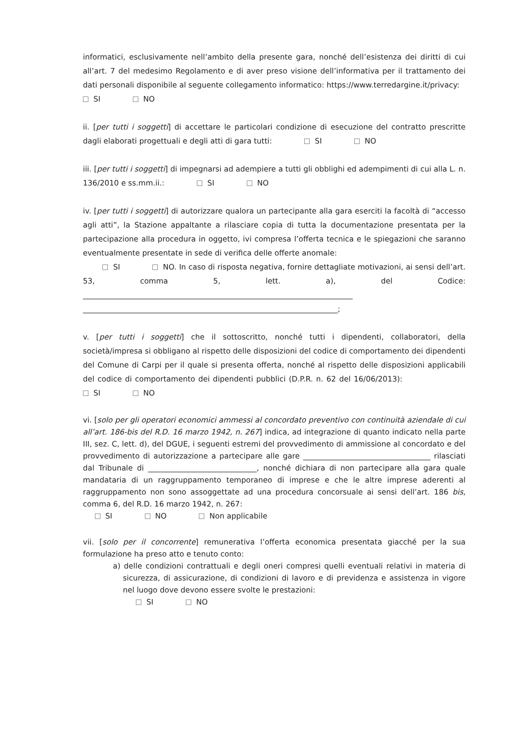informatici, esclusivamente nell’ambito della presente gara, nonché dell’esistenza dei diritti di cui all’art. 7 del medesimo Regolamento e di aver preso visione dell’informativa per il trattamento dei dati personali disponibile al seguente collegamento informatico: https://www.terredargine.it/privacy:
SI NO
ii. [per tutti i soggetti] di accettare le particolari condizione di esecuzione del contratto prescritte dagli elaborati progettuali e degli atti di gara tutti: SI NO
iii. [per tutti i soggetti] di impegnarsi ad adempiere a tutti gli obblighi ed adempimenti di cui alla L. n. 136/2010 e ss.mm.ii.: SI NO
iv. [per tutti i soggetti] di autorizzare qualora un partecipante alla gara eserciti la facoltà di “accesso agli atti”, la Stazione appaltante a rilasciare copia di tutta la documentazione presentata per la partecipazione alla procedura in oggetto, ivi compresa l’offerta tecnica e le spiegazioni che saranno eventualmente presentate in sede di verifica delle offerte anomale:
SI NO. In caso di risposta negativa, fornire dettagliate motivazioni, ai sensi dell’art. 53, comma 5, lett. a), del Codice: ________________________________________________________________________ ____________________________________________________________________;
v. [per tutti i soggetti] che il sottoscritto, nonché tutti i dipendenti, collaboratori, della società/impresa si obbligano al rispetto delle disposizioni del codice di comportamento dei dipendenti del Comune di Carpi per il quale si presenta offerta, nonché al rispetto delle disposizioni applicabili del codice di comportamento dei dipendenti pubblici (D.P.R. n. 62 del 16/06/2013): SI NO
vi. [solo per gli operatori economici ammessi al concordato preventivo con continuità aziendale di cui all’art. 186-bis del R.D. 16 marzo 1942, n. 267] indica, ad integrazione di quanto indicato nella parte III, sez. C, lett. d), del DGUE, i seguenti estremi del provvedimento di ammissione al concordato e del provvedimento di autorizzazione a partecipare alle gare __________________________________ rilasciati dal Tribunale di _____________________________, nonché dichiara di non partecipare alla gara quale mandataria di un raggruppamento temporaneo di imprese e che le altre imprese aderenti al raggruppamento non sono assoggettate ad una procedura concorsuale ai sensi dell’art. 186 bis, comma 6, del R.D. 16 marzo 1942, n. 267:
SI NO Non applicabile
vii. [solo per il concorrente] remunerativa l’offerta economica presentata giacché per la sua formulazione ha preso atto e tenuto conto:
a) delle condizioni contrattuali e degli oneri compresi quelli eventuali relativi in materia di sicurezza, di assicurazione, di condizioni di lavoro e di previdenza e assistenza in vigore nel luogo dove devono essere svolte le prestazioni:
SI NO